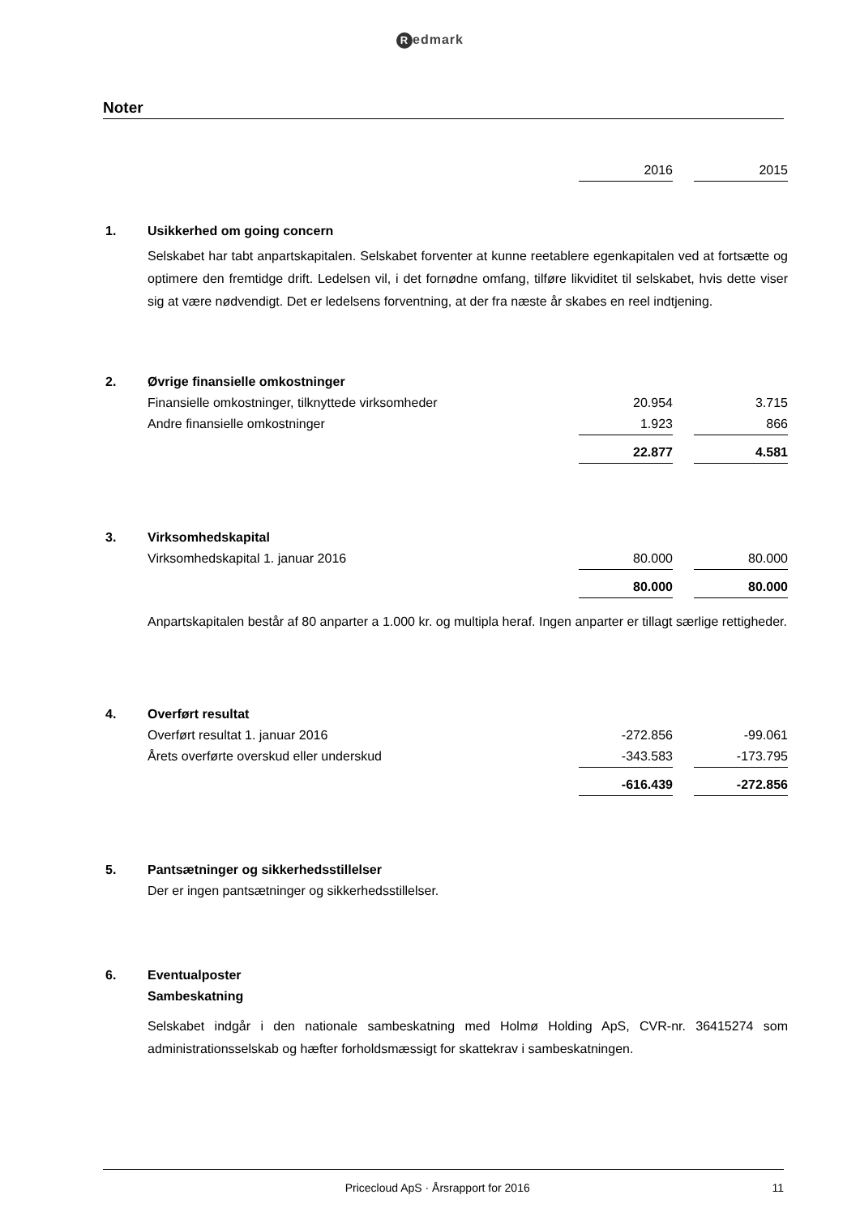Redmark
Noter
| | | 2016 | | 2015 |
| 1. | Usikkerhed om going concern | | | |
| | Selskabet har tabt anpartskapitalen. Selskabet forventer at kunne reetablere egenkapitalen ved at fortsætte og optimere den fremtidge drift. Ledelsen vil, i det fornødne omfang, tilføre likviditet til selskabet, hvis dette viser sig at være nødvendigt. Det er ledelsens forventning, at der fra næste år skabes en reel indtjening. | | | |
| 2. | Øvrige finansielle omkostninger | | | |
| | Finansielle omkostninger, tilknyttede virksomheder | 20.954 | | 3.715 |
| | Andre finansielle omkostninger | 1.923 | | 866 |
| | | 22.877 | | 4.581 |
| 3. | Virksomhedskapital | | | |
| | Virksomhedskapital 1. januar 2016 | 80.000 | | 80.000 |
| | | 80.000 | | 80.000 |
| | Anpartskapitalen består af 80 anparter a 1.000 kr. og multipla heraf. Ingen anparter er tillagt særlige rettigheder. | | | |
| 4. | Overført resultat | | | |
| | Overført resultat 1. januar 2016 | -272.856 | | -99.061 |
| | Årets overførte overskud eller underskud | -343.583 | | -173.795 |
| | | -616.439 | | -272.856 |
| 5. | Pantsætninger og sikkerhedsstillelser | | | |
| | Der er ingen pantsætninger og sikkerhedsstillelser. | | | |
| 6. | Eventualposter | | | |
| | Sambeskatning | | | |
| | Selskabet indgår i den nationale sambeskatning med Holmø Holding ApS, CVR-nr. 36415274 som administrationsselskab og hæfter forholdsmæssigt for skattekrav i sambeskatningen. | | | |
Pricecloud ApS · Årsrapport for 2016 11